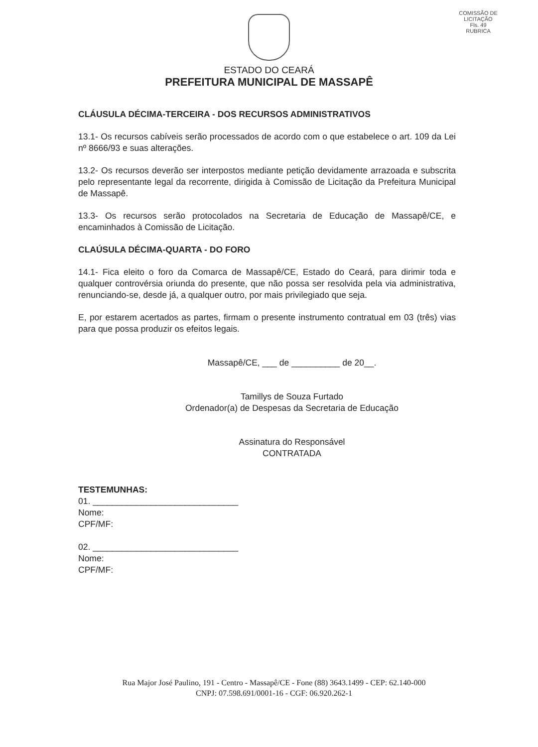COMISSÃO DE LICITAÇÃO
Fls. 49
RUBRICA
ESTADO DO CEARÁ
PREFEITURA MUNICIPAL DE MASSAPÊ
CLÁUSULA DÉCIMA-TERCEIRA - DOS RECURSOS ADMINISTRATIVOS
13.1- Os recursos cabíveis serão processados de acordo com o que estabelece o art. 109 da Lei nº 8666/93 e suas alterações.
13.2- Os recursos deverão ser interpostos mediante petição devidamente arrazoada e subscrita pelo representante legal da recorrente, dirigida à Comissão de Licitação da Prefeitura Municipal de Massapê.
13.3- Os recursos serão protocolados na Secretaria de Educação de Massapê/CE, e encaminhados à Comissão de Licitação.
CLAÚSULA DÉCIMA-QUARTA - DO FORO
14.1- Fica eleito o foro da Comarca de Massapê/CE, Estado do Ceará, para dirimir toda e qualquer controvérsia oriunda do presente, que não possa ser resolvida pela via administrativa, renunciando-se, desde já, a qualquer outro, por mais privilegiado que seja.
E, por estarem acertados as partes, firmam o presente instrumento contratual em 03 (três) vias para que possa produzir os efeitos legais.
Massapê/CE, ___ de __________ de 20__.
Tamillys de Souza Furtado
Ordenador(a) de Despesas da Secretaria de Educação
Assinatura do Responsável
CONTRATADA
TESTEMUNHAS:
01. ______________________________
Nome:
CPF/MF:
02. ______________________________
Nome:
CPF/MF:
Rua Major José Paulino, 191 - Centro - Massapê/CE - Fone (88) 3643.1499 - CEP: 62.140-000
CNPJ: 07.598.691/0001-16 - CGF: 06.920.262-1